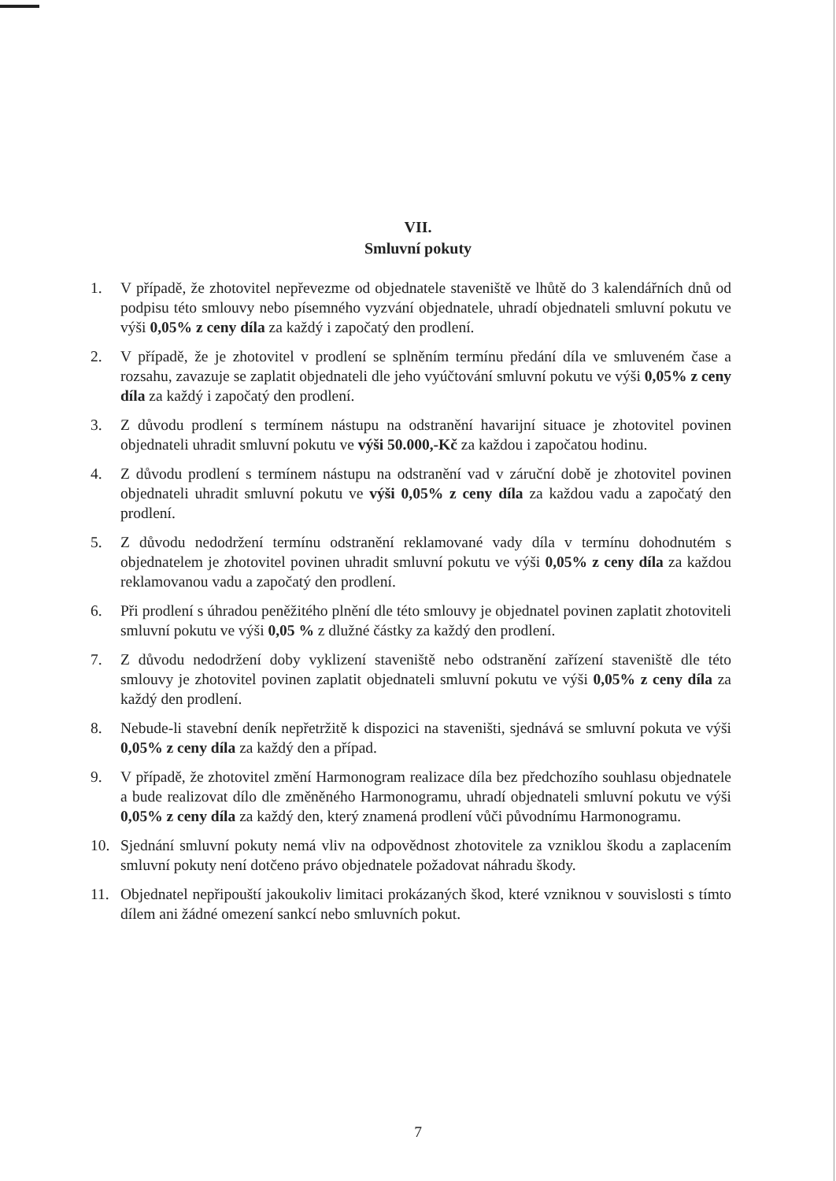VII.
Smluvní pokuty
1. V případě, že zhotovitel nepřevezme od objednatele staveniště ve lhůtě do 3 kalendářních dnů od podpisu této smlouvy nebo písemného vyzvání objednatele, uhradí objednateli smluvní pokutu ve výši 0,05% z ceny díla za každý i započatý den prodlení.
2. V případě, že je zhotovitel v prodlení se splněním termínu předání díla ve smluveném čase a rozsahu, zavazuje se zaplatit objednateli dle jeho vyúčtování smluvní pokutu ve výši 0,05% z ceny díla za každý i započatý den prodlení.
3. Z důvodu prodlení s termínem nástupu na odstranění havarijní situace je zhotovitel povinen objednateli uhradit smluvní pokutu ve výši 50.000,-Kč za každou i započatou hodinu.
4. Z důvodu prodlení s termínem nástupu na odstranění vad v záruční době je zhotovitel povinen objednateli uhradit smluvní pokutu ve výši 0,05% z ceny díla za každou vadu a započatý den prodlení.
5. Z důvodu nedodržení termínu odstranění reklamované vady díla v termínu dohodnutém s objednatelem je zhotovitel povinen uhradit smluvní pokutu ve výši 0,05% z ceny díla za každou reklamovanou vadu a započatý den prodlení.
6. Při prodlení s úhradou peněžitého plnění dle této smlouvy je objednatel povinen zaplatit zhotoviteli smluvní pokutu ve výši 0,05 % z dlužné částky za každý den prodlení.
7. Z důvodu nedodržení doby vyklizení staveniště nebo odstranění zařízení staveniště dle této smlouvy je zhotovitel povinen zaplatit objednateli smluvní pokutu ve výši 0,05% z ceny díla za každý den prodlení.
8. Nebude-li stavební deník nepřetržitě k dispozici na staveništi, sjednává se smluvní pokuta ve výši 0,05% z ceny díla za každý den a případ.
9. V případě, že zhotovitel změní Harmonogram realizace díla bez předchozího souhlasu objednatele a bude realizovat dílo dle změněného Harmonogramu, uhradí objednateli smluvní pokutu ve výši 0,05% z ceny díla za každý den, který znamená prodlení vůči původnímu Harmonogramu.
10. Sjednání smluvní pokuty nemá vliv na odpovědnost zhotovitele za vzniklou škodu a zaplacením smluvní pokuty není dotčeno právo objednatele požadovat náhradu škody.
11. Objednatel nepřipouští jakoukoliv limitaci prokázaných škod, které vzniknou v souvislosti s tímto dílem ani žádné omezení sankcí nebo smluvních pokut.
7